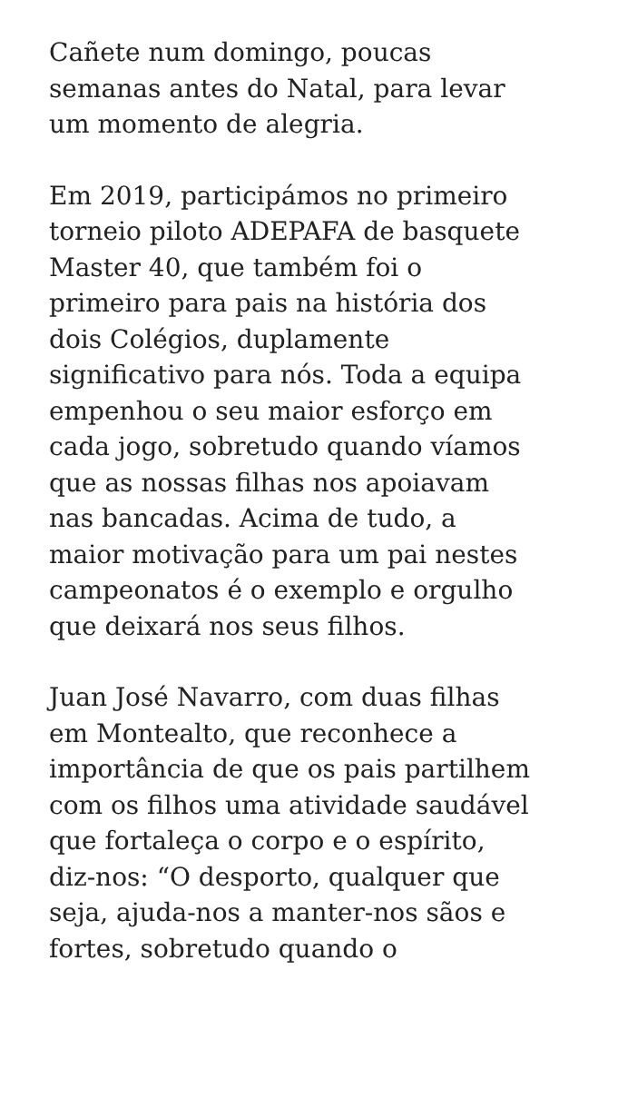Cañete num domingo, poucas
semanas antes do Natal, para levar
um momento de alegria.
Em 2019, participámos no primeiro
torneio piloto ADEPAFA de basquete
Master 40, que também foi o
primeiro para pais na história dos
dois Colégios, duplamente
significativo para nós. Toda a equipa
empenhou o seu maior esforço em
cada jogo, sobretudo quando víamos
que as nossas filhas nos apoiavam
nas bancadas. Acima de tudo, a
maior motivação para um pai nestes
campeonatos é o exemplo e orgulho
que deixará nos seus filhos.
Juan José Navarro, com duas filhas
em Montealto, que reconhece a
importância de que os pais partilhem
com os filhos uma atividade saudável
que fortaleça o corpo e o espírito,
diz-nos: “O desporto, qualquer que
seja, ajuda-nos a manter-nos sãos e
fortes, sobretudo quando o